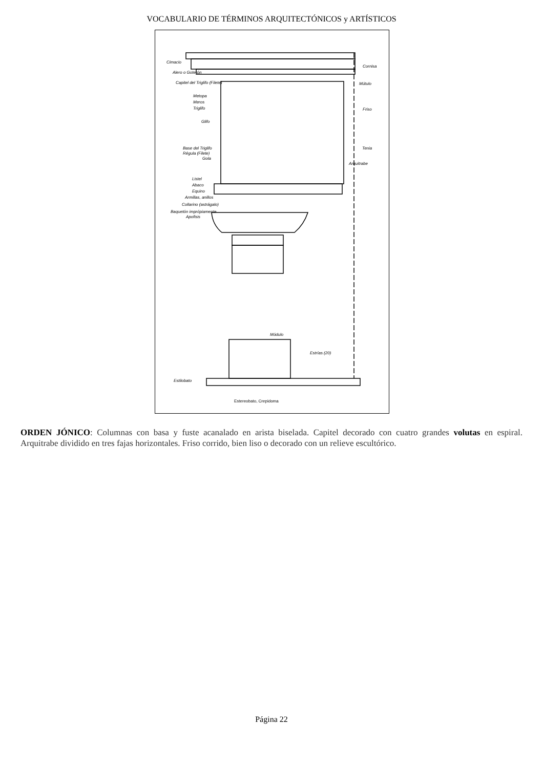VOCABULARIO DE TÉRMINOS ARQUITECTÓNICOS y ARTÍSTICOS
Cimacio
Alero o Goterón
Capitel del Triglifo (Filete)
Metopa
Meros
Triglifo
Glifo
Base del Triglifo
Régula (Filete)
Gola
Listel
Abaco
Equino
Armillas, anillos
Collarino (astrágalo)
Baquetón imprópiamente
Apofisis
Cornisa
Mútulo
Friso
Tenia
Arquitrabe
Módulo
Estrías (20)
Estilobato
Estereobato, Crepidoma
ORDEN JÓNICO: Columnas con basa y fuste acanalado en arista biselada. Capitel decorado con cuatro grandes volutas en espiral. Arquitrabe dividido en tres fajas horizontales. Friso corrido, bien liso o decorado con un relieve escultórico.
Página 22